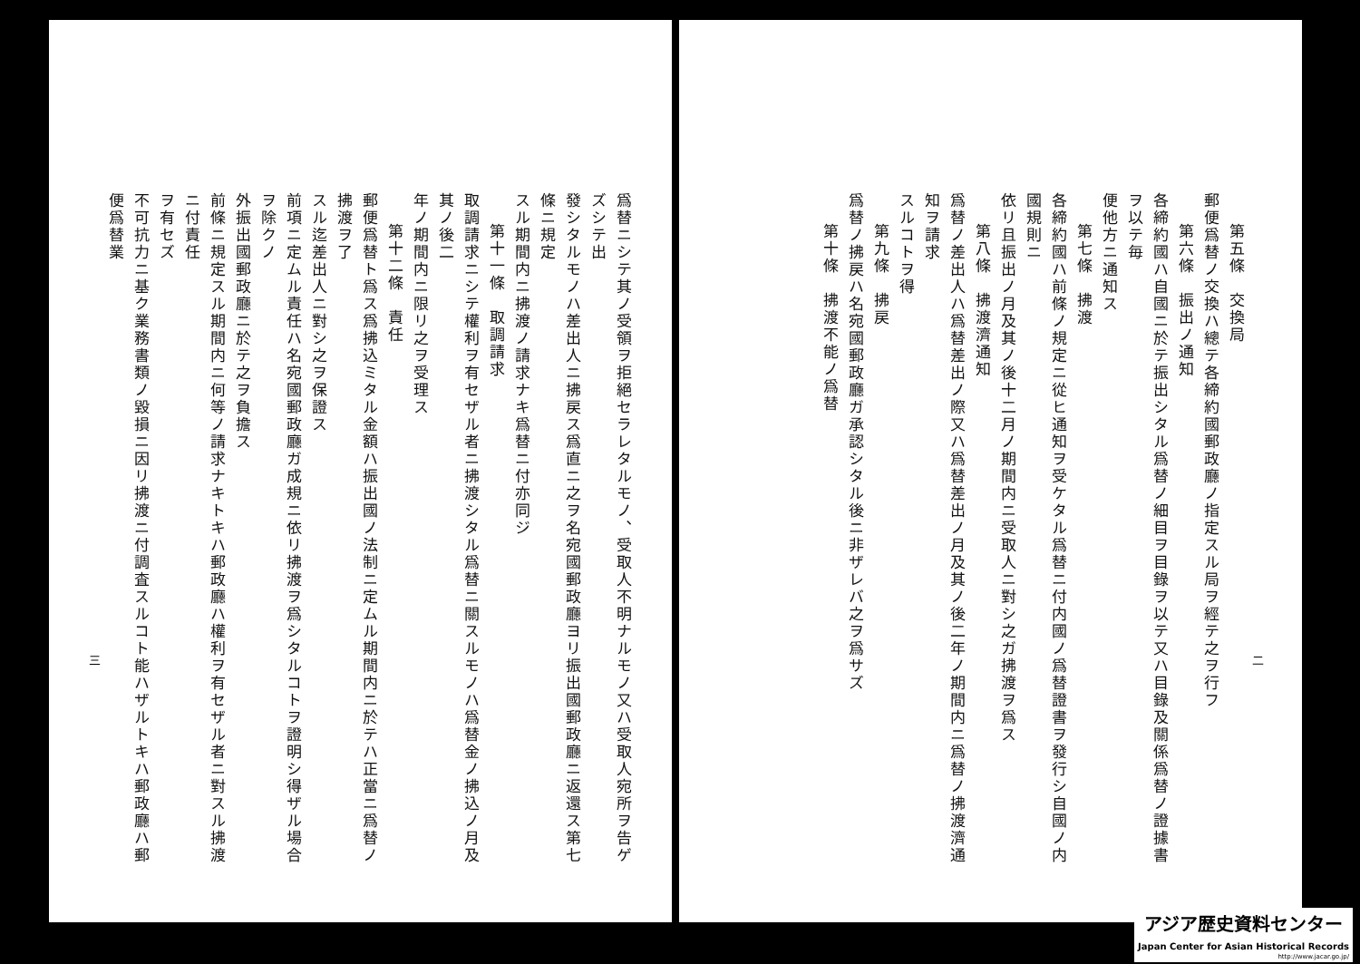二
第五條　交換局
郵便爲替ノ交換ハ總テ各締約國郵政廳ノ指定スル局ヲ經テ之ヲ行フ
第六條　振出ノ通知
各締約國ハ自國ニ於テ振出シタル爲替ノ細目ヲ目錄ヲ以テ又ハ目錄及關係爲替ノ證據書ヲ以テ毎
便他方ニ通知ス
第七條　拂渡
各締約國ハ前條ノ規定ニ從ヒ通知ヲ受ケタル爲替ニ付内國ノ爲替證書ヲ發行シ自國ノ内國規則ニ
依リ且振出ノ月及其ノ後十二月ノ期間内ニ受取人ニ對シ之ガ拂渡ヲ爲ス
第八條　拂渡濟通知
爲替ノ差出人ハ爲替差出ノ際又ハ爲替差出ノ月及其ノ後二年ノ期間内ニ爲替ノ拂渡濟通知ヲ請求
スルコトヲ得
第九條　拂戻
爲替ノ拂戻ハ名宛國郵政廳ガ承認シタル後ニ非ザレバ之ヲ爲サズ
第十條　拂渡不能ノ爲替
爲替ニシテ其ノ受領ヲ拒絕セラレタルモノ、受取人不明ナルモノ又ハ受取人宛所ヲ告ゲズシテ出
發シタルモノハ差出人ニ拂戻ス爲直ニ之ヲ名宛國郵政廳ヨリ振出國郵政廳ニ返還ス第七條ニ規定
スル期間内ニ拂渡ノ請求ナキ爲替ニ付亦同ジ
第十一條　取調請求
取調請求ニシテ權利ヲ有セザル者ニ拂渡シタル爲替ニ關スルモノハ爲替金ノ拂込ノ月及其ノ後二
年ノ期間内ニ限リ之ヲ受理ス
第十二條　責任
郵便爲替ト爲ス爲拂込ミタル金額ハ振出國ノ法制ニ定ムル期間内ニ於テハ正當ニ爲替ノ拂渡ヲ了
スル迄差出人ニ對シ之ヲ保證ス
前項ニ定ムル責任ハ名宛國郵政廳ガ成規ニ依リ拂渡ヲ爲シタルコトヲ證明シ得ザル場合ヲ除クノ
外振出國郵政廳ニ於テ之ヲ負擔ス
前條ニ規定スル期間内ニ何等ノ請求ナキトキハ郵政廳ハ權利ヲ有セザル者ニ對スル拂渡ニ付責任
ヲ有セズ
不可抗力ニ基ク業務書類ノ毀損ニ因リ拂渡ニ付調査スルコト能ハザルトキハ郵政廳ハ郵便爲替業
三
アジア歴史資料センター
Japan Center for Asian Historical Records
http://www.jacar.go.jp/